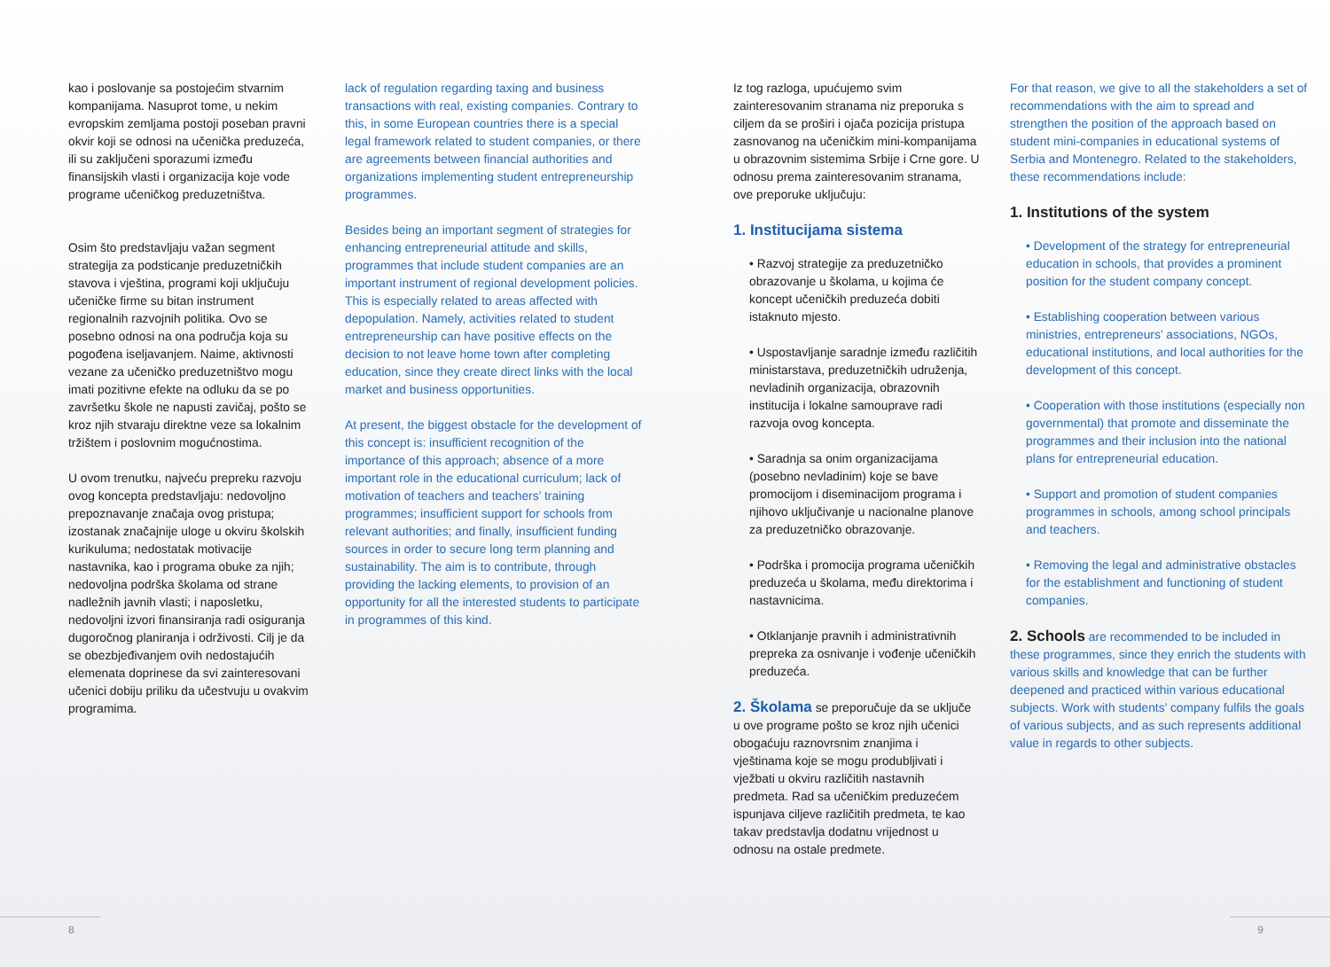kao i poslovanje sa postojećim stvarnim kompanijama. Nasuprot tome, u nekim evropskim zemljama postoji poseban pravni okvir koji se odnosi na učenička preduzeća, ili su zaključeni sporazumi između finansijskih vlasti i organizacija koje vode programe učeničkog preduzetništva.
Osim što predstavljaju važan segment strategija za podsticanje preduzetničkih stavova i vještina, programi koji uključuju učeničke firme su bitan instrument regionalnih razvojnih politika. Ovo se posebno odnosi na ona područja koja su pogođena iseljavanjem. Naime, aktivnosti vezane za učeničko preduzetništvo mogu imati pozitivne efekte na odluku da se po završetku škole ne napusti zavičaj, pošto se kroz njih stvaraju direktne veze sa lokalnim tržištem i poslovnim mogućnostima.
U ovom trenutku, najveću prepreku razvoju ovog koncepta predstavljaju: nedovoljno prepoznavanje značaja ovog pristupa; izostanak značajnije uloge u okviru školskih kurikuluma; nedostatak motivacije nastavnika, kao i programa obuke za njih; nedovoljna podrška školama od strane nadležnih javnih vlasti; i naposletku, nedovoljni izvori finansiranja radi osiguranja dugoročnog planiranja i održivosti. Cilj je da se obezbjeđivanjem ovih nedostajućih elemenata doprinese da svi zainteresovani učenici dobiju priliku da učestvuju u ovakvim programima.
8
lack of regulation regarding taxing and business transactions with real, existing companies. Contrary to this, in some European countries there is a special legal framework related to student companies, or there are agreements between financial authorities and organizations implementing student entrepreneurship programmes.
Besides being an important segment of strategies for enhancing entrepreneurial attitude and skills, programmes that include student companies are an important instrument of regional development policies. This is especially related to areas affected with depopulation. Namely, activities related to student entrepreneurship can have positive effects on the decision to not leave home town after completing education, since they create direct links with the local market and business opportunities.
At present, the biggest obstacle for the development of this concept is: insufficient recognition of the importance of this approach; absence of a more important role in the educational curriculum; lack of motivation of teachers and teachers’ training programmes; insufficient support for schools from relevant authorities; and finally, insufficient funding sources in order to secure long term planning and sustainability. The aim is to contribute, through providing the lacking elements, to provision of an opportunity for all the interested students to participate in programmes of this kind.
Iz tog razloga, upućujemo svim zainteresovanim stranama niz preporuka s ciljem da se proširi i ojača pozicija pristupa zasnovanog na učeničkim mini-kompanijama u obrazovnim sistemima Srbije i Crne gore. U odnosu prema zainteresovanim stranama, ove preporuke uključuju:
1. Institucijama sistema
• Razvoj strategije za preduzetničko obrazovanje u školama, u kojima će koncept učeničkih preduzeća dobiti istaknuto mjesto.
• Uspostavljanje saradnje između različitih ministarstava, preduzetničkih udruženja, nevladinih organizacija, obrazovnih institucija i lokalne samouprave radi razvoja ovog koncepta.
• Saradnja sa onim organizacijama (posebno nevladinim) koje se bave promocijom i diseminacijom programa i njihovo uključivanje u nacionalne planove za preduzetničko obrazovanje.
• Podrška i promocija programa učeničkih preduzeća u školama, među direktorima i nastavnicima.
• Otklanjanje pravnih i administrativnih prepreka za osnivanje i vođenje učeničkih preduzeća.
2. Školama se preporučuje da se uključe u ove programe pošto se kroz njih učenici obogaćuju raznovrsnim znanjima i vještinama koje se mogu produbljivati i vježbati u okviru različitih nastavnih predmeta. Rad sa učeničkim preduzećem ispunjava ciljeve različitih predmeta, te kao takav predstavlja dodatnu vrijednost u odnosu na ostale predmete.
For that reason, we give to all the stakeholders a set of recommendations with the aim to spread and strengthen the position of the approach based on student mini-companies in educational systems of Serbia and Montenegro. Related to the stakeholders, these recommendations include:
1. Institutions of the system
• Development of the strategy for entrepreneurial education in schools, that provides a prominent position for the student company concept.
• Establishing cooperation between various ministries, entrepreneurs’ associations, NGOs, educational institutions, and local authorities for the development of this concept.
• Cooperation with those institutions (especially non governmental) that promote and disseminate the programmes and their inclusion into the national plans for entrepreneurial education.
• Support and promotion of student companies programmes in schools, among school principals and teachers.
• Removing the legal and administrative obstacles for the establishment and functioning of student companies.
2. Schools are recommended to be included in these programmes, since they enrich the students with various skills and knowledge that can be further deepened and practiced within various educational subjects. Work with students’ company fulfils the goals of various subjects, and as such represents additional value in regards to other subjects.
9